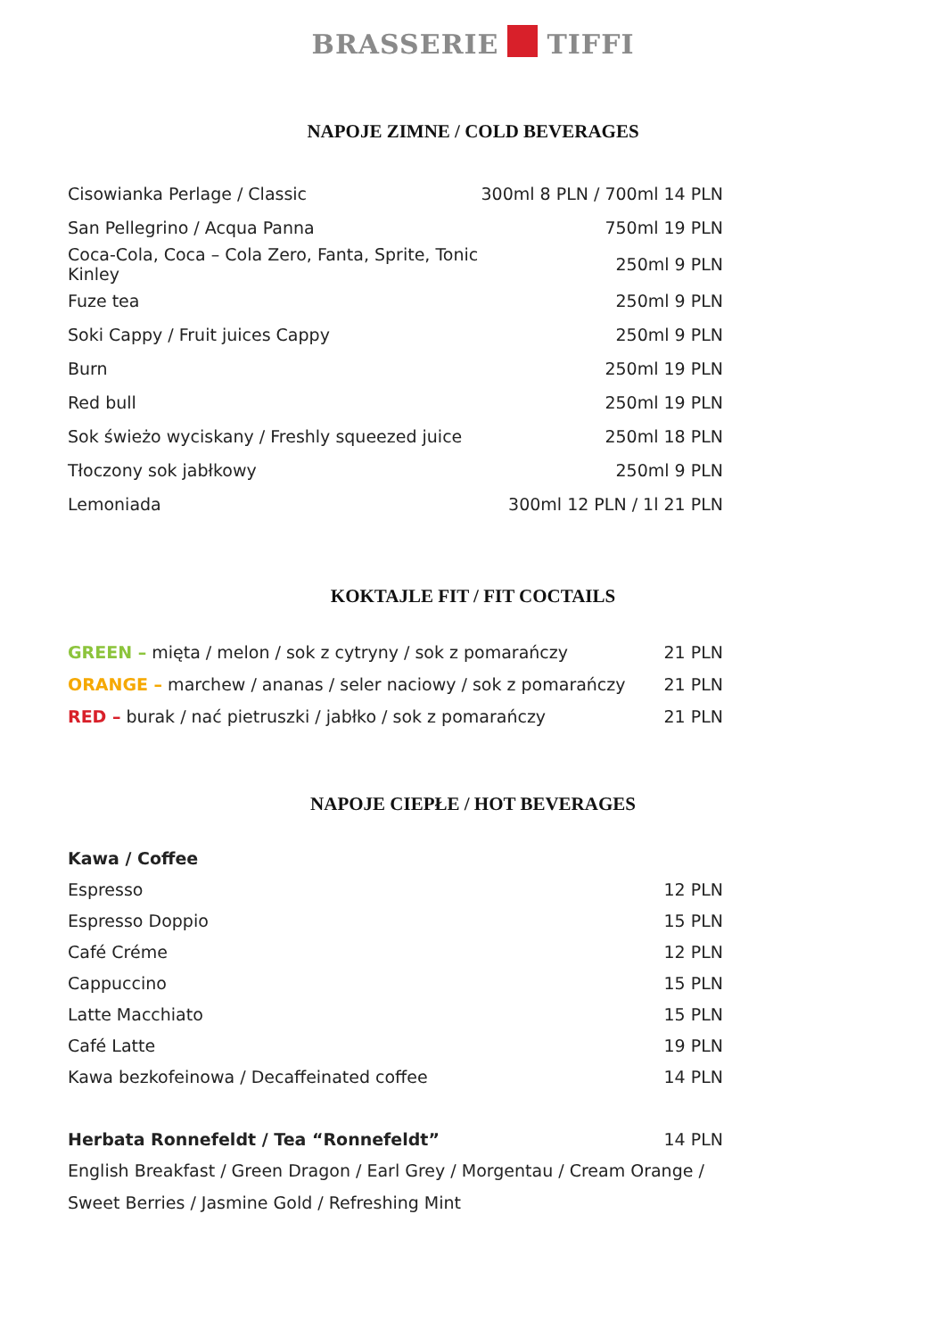BRASSERIE TIFFI
NAPOJE ZIMNE / COLD BEVERAGES
| Cisowianka Perlage / Classic | 300ml 8 PLN / 700ml 14 PLN |
| San Pellegrino / Acqua Panna | 750ml 19 PLN |
| Coca-Cola, Coca – Cola Zero, Fanta, Sprite, Tonic Kinley | 250ml 9 PLN |
| Fuze tea | 250ml 9 PLN |
| Soki Cappy / Fruit juices Cappy | 250ml 9 PLN |
| Burn | 250ml 19 PLN |
| Red bull | 250ml 19 PLN |
| Sok świeżo wyciskany / Freshly squeezed juice | 250ml 18 PLN |
| Tłoczony sok jabłkowy | 250ml 9 PLN |
| Lemoniada | 300ml 12 PLN / 1l 21 PLN |
KOKTAJLE FIT / FIT COCTAILS
| GREEN – mięta / melon / sok z cytryny / sok z pomarańczy | 21 PLN |
| ORANGE – marchew / ananas / seler naciowy / sok z pomarańczy | 21 PLN |
| RED – burak / nać pietruszki / jabłko / sok z pomarańczy | 21 PLN |
NAPOJE CIEPŁE / HOT BEVERAGES
| Kawa / Coffee | |
| Espresso | 12 PLN |
| Espresso Doppio | 15 PLN |
| Café Créme | 12 PLN |
| Cappuccino | 15 PLN |
| Latte Macchiato | 15 PLN |
| Café Latte | 19 PLN |
| Kawa bezkofeinowa / Decaffeinated coffee | 14 PLN |
| Herbata Ronnefeldt / Tea “Ronnefeldt” | 14 PLN |
English Breakfast / Green Dragon / Earl Grey / Morgentau / Cream Orange /
Sweet Berries / Jasmine Gold / Refreshing Mint